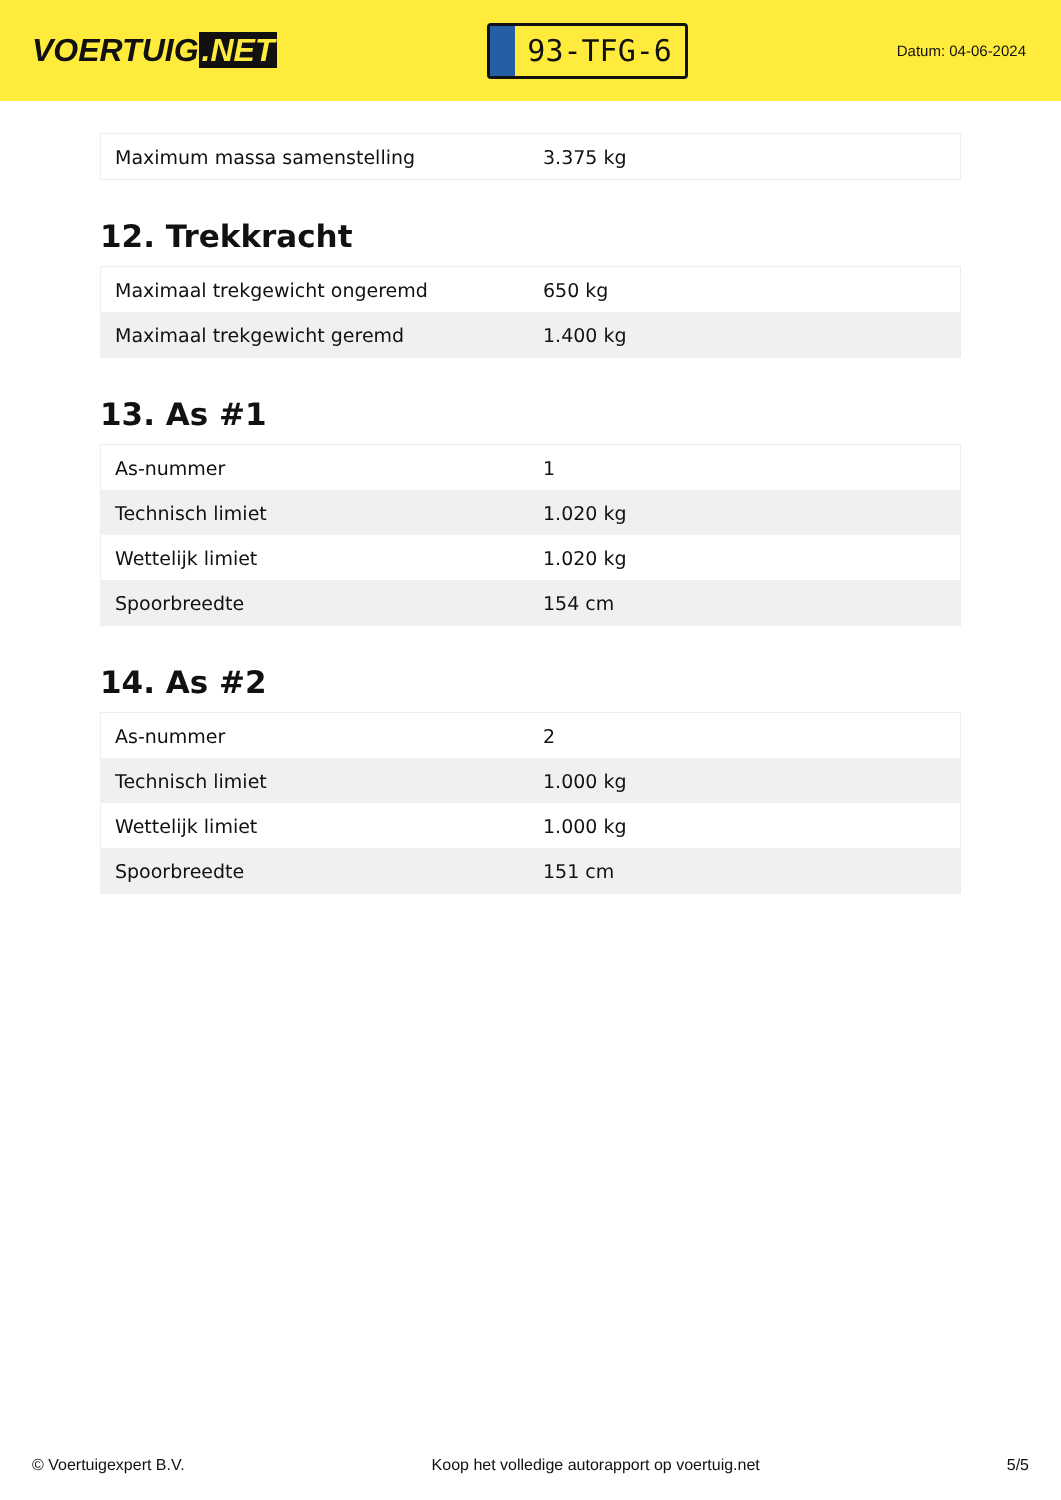VOERTUIG.NET
93-TFG-6
Datum: 04-06-2024
| Maximum massa samenstelling | 3.375 kg |
12. Trekkracht
| Maximaal trekgewicht ongeremd | 650 kg |
| Maximaal trekgewicht geremd | 1.400 kg |
13. As #1
| As-nummer | 1 |
| Technisch limiet | 1.020 kg |
| Wettelijk limiet | 1.020 kg |
| Spoorbreedte | 154 cm |
14. As #2
| As-nummer | 2 |
| Technisch limiet | 1.000 kg |
| Wettelijk limiet | 1.000 kg |
| Spoorbreedte | 151 cm |
© Voertuigexpert B.V. Koop het volledige autorapport op voertuig.net 5/5